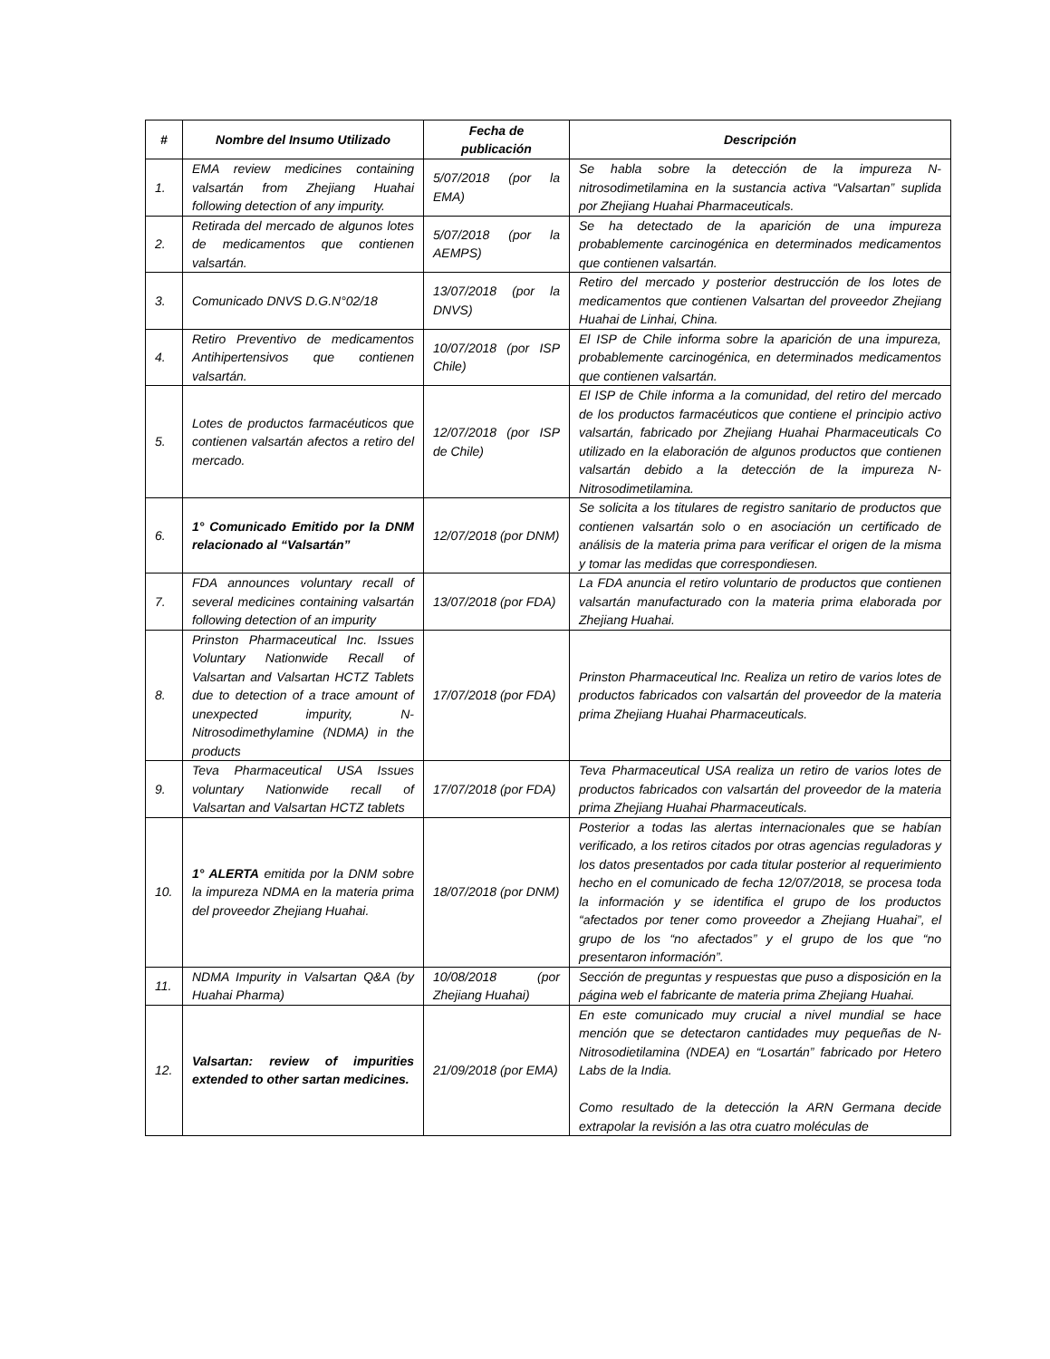| # | Nombre del Insumo Utilizado | Fecha de publicación | Descripción |
| --- | --- | --- | --- |
| 1. | EMA review medicines containing valsartán from Zhejiang Huahai following detection of any impurity. | 5/07/2018 (por la EMA) | Se habla sobre la detección de la impureza N-nitrosodimetilamina en la sustancia activa “Valsartan” suplida por Zhejiang Huahai Pharmaceuticals. |
| 2. | Retirada del mercado de algunos lotes de medicamentos que contienen valsartán. | 5/07/2018 (por la AEMPS) | Se ha detectado de la aparición de una impureza probablemente carcinogénica en determinados medicamentos que contienen valsartán. |
| 3. | Comunicado DNVS D.G.N°02/18 | 13/07/2018 (por la DNVS) | Retiro del mercado y posterior destrucción de los lotes de medicamentos que contienen Valsartan del proveedor Zhejiang Huahai de Linhai, China. |
| 4. | Retiro Preventivo de medicamentos Antihipertensivos que contienen valsartán. | 10/07/2018 (por ISP Chile) | El ISP de Chile informa sobre la aparición de una impureza, probablemente carcinogénica, en determinados medicamentos que contienen valsartán. |
| 5. | Lotes de productos farmacéuticos que contienen valsartán afectos a retiro del mercado. | 12/07/2018 (por ISP de Chile) | El ISP de Chile informa a la comunidad, del retiro del mercado de los productos farmacéuticos que contiene el principio activo valsartán, fabricado por Zhejiang Huahai Pharmaceuticals Co utilizado en la elaboración de algunos productos que contienen valsartán debido a la detección de la impureza N-Nitrosodimetilamina. |
| 6. | 1° Comunicado Emitido por la DNM relacionado al “Valsartán” | 12/07/2018 (por DNM) | Se solicita a los titulares de registro sanitario de productos que contienen valsartán solo o en asociación un certificado de análisis de la materia prima para verificar el origen de la misma y tomar las medidas que correspondiesen. |
| 7. | FDA announces voluntary recall of several medicines containing valsartán following detection of an impurity | 13/07/2018 (por FDA) | La FDA anuncia el retiro voluntario de productos que contienen valsartán manufacturado con la materia prima elaborada por Zhejiang Huahai. |
| 8. | Prinston Pharmaceutical Inc. Issues Voluntary Nationwide Recall of Valsartan and Valsartan HCTZ Tablets due to detection of a trace amount of unexpected impurity, N-Nitrosodimethylamine (NDMA) in the products | 17/07/2018 (por FDA) | Prinston Pharmaceutical Inc. Realiza un retiro de varios lotes de productos fabricados con valsartán del proveedor de la materia prima Zhejiang Huahai Pharmaceuticals. |
| 9. | Teva Pharmaceutical USA Issues voluntary Nationwide recall of Valsartan and Valsartan HCTZ tablets | 17/07/2018 (por FDA) | Teva Pharmaceutical USA realiza un retiro de varios lotes de productos fabricados con valsartán del proveedor de la materia prima Zhejiang Huahai Pharmaceuticals. |
| 10. | 1° ALERTA emitida por la DNM sobre la impureza NDMA en la materia prima del proveedor Zhejiang Huahai. | 18/07/2018 (por DNM) | Posterior a todas las alertas internacionales que se habían verificado, a los retiros citados por otras agencias reguladoras y los datos presentados por cada titular posterior al requerimiento hecho en el comunicado de fecha 12/07/2018, se procesa toda la información y se identifica el grupo de los productos “afectados por tener como proveedor a Zhejiang Huahai”, el grupo de los “no afectados” y el grupo de los que “no presentaron información”. |
| 11. | NDMA Impurity in Valsartan Q&A (by Huahai Pharma) | 10/08/2018 (por Zhejiang Huahai) | Sección de preguntas y respuestas que puso a disposición en la página web el fabricante de materia prima Zhejiang Huahai. |
| 12. | Valsartan: review of impurities extended to other sartan medicines. | 21/09/2018 (por EMA) | En este comunicado muy crucial a nivel mundial se hace mención que se detectaron cantidades muy pequeñas de N-Nitrosodietilamina (NDEA) en “Losartán” fabricado por Hetero Labs de la India. Como resultado de la detección la ARN Germana decide extrapolar la revisión a las otra cuatro moléculas de |